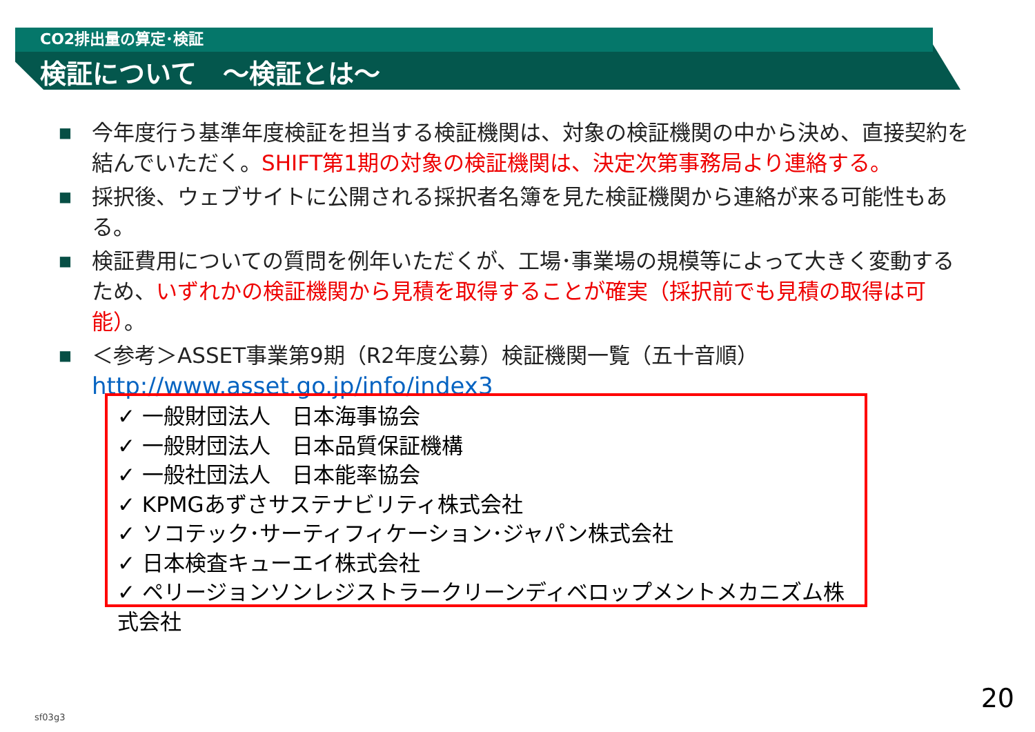CO2排出量の算定･検証
検証について　～検証とは～
■ 今年度行う基準年度検証を担当する検証機関は、対象の検証機関の中から決め、直接契約を結んでいただく。SHIFT第1期の対象の検証機関は、決定次第事務局より連絡する。
■ 採択後、ウェブサイトに公開される採択者名簿を見た検証機関から連絡が来る可能性もある。
■ 検証費用についての質問を例年いただくが、工場･事業場の規模等によって大きく変動するため、いずれかの検証機関から見積を取得することが確実（採択前でも見積の取得は可能）。
■ ＜参考＞ASSET事業第9期（R2年度公募）検証機関一覧（五十音順）
http://www.asset.go.jp/info/index3
✓ 一般財団法人　日本海事協会
✓ 一般財団法人　日本品質保証機構
✓ 一般社団法人　日本能率協会
✓ KPMGあずさサステナビリティ株式会社
✓ ソコテック･サーティフィケーション･ジャパン株式会社
✓ 日本検査キューエイ株式会社
✓ ペリージョンソンレジストラークリーンディベロップメントメカニズム株式会社
20
sf03g3